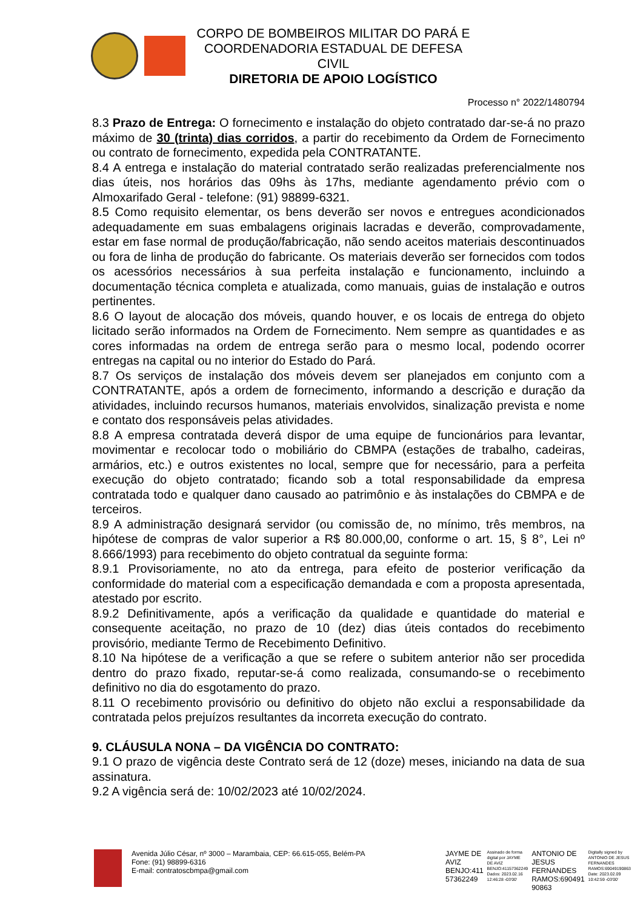CORPO DE BOMBEIROS MILITAR DO PARÁ E
COORDENADORIA ESTADUAL DE DEFESA CIVIL
DIRETORIA DE APOIO LOGÍSTICO
Processo n° 2022/1480794
8.3 Prazo de Entrega: O fornecimento e instalação do objeto contratado dar-se-á no prazo máximo de 30 (trinta) dias corridos, a partir do recebimento da Ordem de Fornecimento ou contrato de fornecimento, expedida pela CONTRATANTE.
8.4 A entrega e instalação do material contratado serão realizadas preferencialmente nos dias úteis, nos horários das 09hs às 17hs, mediante agendamento prévio com o Almoxarifado Geral - telefone: (91) 98899-6321.
8.5 Como requisito elementar, os bens deverão ser novos e entregues acondicionados adequadamente em suas embalagens originais lacradas e deverão, comprovadamente, estar em fase normal de produção/fabricação, não sendo aceitos materiais descontinuados ou fora de linha de produção do fabricante. Os materiais deverão ser fornecidos com todos os acessórios necessários à sua perfeita instalação e funcionamento, incluindo a documentação técnica completa e atualizada, como manuais, guias de instalação e outros pertinentes.
8.6 O layout de alocação dos móveis, quando houver, e os locais de entrega do objeto licitado serão informados na Ordem de Fornecimento. Nem sempre as quantidades e as cores informadas na ordem de entrega serão para o mesmo local, podendo ocorrer entregas na capital ou no interior do Estado do Pará.
8.7 Os serviços de instalação dos móveis devem ser planejados em conjunto com a CONTRATANTE, após a ordem de fornecimento, informando a descrição e duração da atividades, incluindo recursos humanos, materiais envolvidos, sinalização prevista e nome e contato dos responsáveis pelas atividades.
8.8 A empresa contratada deverá dispor de uma equipe de funcionários para levantar, movimentar e recolocar todo o mobiliário do CBMPA (estações de trabalho, cadeiras, armários, etc.) e outros existentes no local, sempre que for necessário, para a perfeita execução do objeto contratado; ficando sob a total responsabilidade da empresa contratada todo e qualquer dano causado ao patrimônio e às instalações do CBMPA e de terceiros.
8.9 A administração designará servidor (ou comissão de, no mínimo, três membros, na hipótese de compras de valor superior a R$ 80.000,00, conforme o art. 15, § 8°, Lei nº 8.666/1993) para recebimento do objeto contratual da seguinte forma:
8.9.1 Provisoriamente, no ato da entrega, para efeito de posterior verificação da conformidade do material com a especificação demandada e com a proposta apresentada, atestado por escrito.
8.9.2 Definitivamente, após a verificação da qualidade e quantidade do material e consequente aceitação, no prazo de 10 (dez) dias úteis contados do recebimento provisório, mediante Termo de Recebimento Definitivo.
8.10 Na hipótese de a verificação a que se refere o subitem anterior não ser procedida dentro do prazo fixado, reputar-se-á como realizada, consumando-se o recebimento definitivo no dia do esgotamento do prazo.
8.11 O recebimento provisório ou definitivo do objeto não exclui a responsabilidade da contratada pelos prejuízos resultantes da incorreta execução do contrato.
9. CLÁUSULA NONA – DA VIGÊNCIA DO CONTRATO:
9.1 O prazo de vigência deste Contrato será de 12 (doze) meses, iniciando na data de sua assinatura.
9.2 A vigência será de: 10/02/2023 até 10/02/2024.
Avenida Júlio César, nº 3000 – Marambaia, CEP: 66.615-055, Belém-PA
Fone: (91) 98899-6316
E-mail: contratoscbmpa@gmail.com
JAYME DE
AVIZ
BENJO:411
57362249
Assinado de forma
digital por JAYME
DE AVIZ
BENJO:41157362249
Dados: 2023.02.16
12:46:28 -03'00'
ANTONIO DE
JESUS
FERNANDES
RAMOS:690491
90863
Digitally signed by
ANTONIO DE JESUS
FERNANDES
RAMOS:69049190863
Date: 2023.02.09
10:42:59 -03'00'